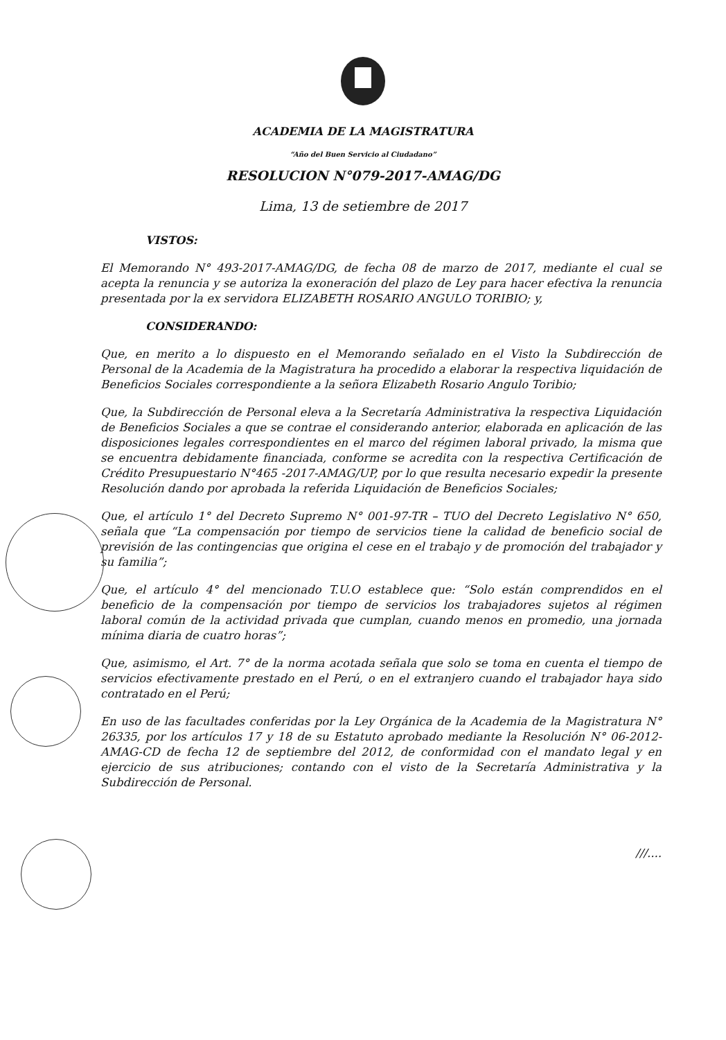ACADEMIA DE LA MAGISTRATURA
“Año del Buen Servicio al Ciudadano”
RESOLUCION N°079-2017-AMAG/DG
Lima, 13 de setiembre de 2017
VISTOS:
El Memorando N° 493-2017-AMAG/DG, de fecha 08 de marzo de 2017, mediante el cual se acepta la renuncia y se autoriza la exoneración del plazo de Ley para hacer efectiva la renuncia presentada por la ex servidora ELIZABETH ROSARIO ANGULO TORIBIO; y,
CONSIDERANDO:
Que, en merito a lo dispuesto en el Memorando señalado en el Visto la Subdirección de Personal de la Academia de la Magistratura ha procedido a elaborar la respectiva liquidación de Beneficios Sociales correspondiente a la señora Elizabeth Rosario Angulo Toribio;
Que, la Subdirección de Personal eleva a la Secretaría Administrativa la respectiva Liquidación de Beneficios Sociales a que se contrae el considerando anterior, elaborada en aplicación de las disposiciones legales correspondientes en el marco del régimen laboral privado, la misma que se encuentra debidamente financiada, conforme se acredita con la respectiva Certificación de Crédito Presupuestario N°465 -2017-AMAG/UP, por lo que resulta necesario expedir la presente Resolución dando por aprobada la referida Liquidación de Beneficios Sociales;
Que, el artículo 1° del Decreto Supremo N° 001-97-TR – TUO del Decreto Legislativo N° 650, señala que “La compensación por tiempo de servicios tiene la calidad de beneficio social de previsión de las contingencias que origina el cese en el trabajo y de promoción del trabajador y su familia”;
Que, el artículo 4° del mencionado T.U.O establece que: “Solo están comprendidos en el beneficio de la compensación por tiempo de servicios los trabajadores sujetos al régimen laboral común de la actividad privada que cumplan, cuando menos en promedio, una jornada mínima diaria de cuatro horas”;
Que, asimismo, el Art. 7° de la norma acotada señala que solo se toma en cuenta el tiempo de servicios efectivamente prestado en el Perú, o en el extranjero cuando el trabajador haya sido contratado en el Perú;
En uso de las facultades conferidas por la Ley Orgánica de la Academia de la Magistratura N° 26335, por los artículos 17 y 18 de su Estatuto aprobado mediante la Resolución N° 06-2012-AMAG-CD de fecha 12 de septiembre del 2012, de conformidad con el mandato legal y en ejercicio de sus atribuciones; contando con el visto de la Secretaría Administrativa y la Subdirección de Personal.
///....